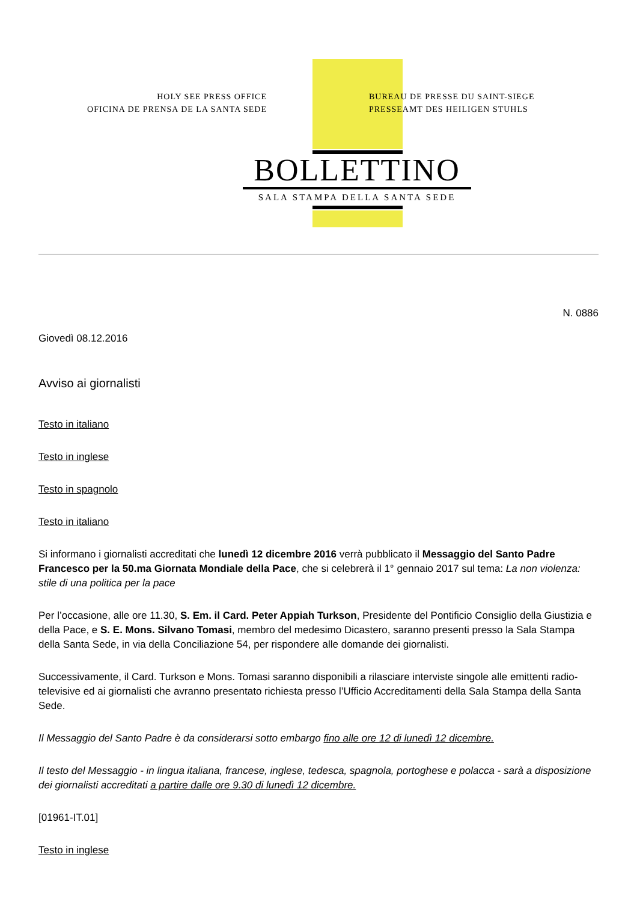HOLY SEE PRESS OFFICE
OFICINA DE PRENSA DE LA SANTA SEDE
BUREAU DE PRESSE DU SAINT-SIEGE
PRESSEAMT DES HEILIGEN STUHLS
BOLLETTINO
SALA STAMPA DELLA SANTA SEDE
N. 0886
Giovedì 08.12.2016
Avviso ai giornalisti
Testo in italiano
Testo in inglese
Testo in spagnolo
Testo in italiano
Si informano i giornalisti accreditati che lunedì 12 dicembre 2016 verrà pubblicato il Messaggio del Santo Padre Francesco per la 50.ma Giornata Mondiale della Pace, che si celebrerà il 1° gennaio 2017 sul tema: La non violenza: stile di una politica per la pace
Per l’occasione, alle ore 11.30, S. Em. il Card. Peter Appiah Turkson, Presidente del Pontificio Consiglio della Giustizia e della Pace, e S. E. Mons. Silvano Tomasi, membro del medesimo Dicastero, saranno presenti presso la Sala Stampa della Santa Sede, in via della Conciliazione 54, per rispondere alle domande dei giornalisti.
Successivamente, il Card. Turkson e Mons. Tomasi saranno disponibili a rilasciare interviste singole alle emittenti radio-televisive ed ai giornalisti che avranno presentato richiesta presso l’Ufficio Accreditamenti della Sala Stampa della Santa Sede.
Il Messaggio del Santo Padre è da considerarsi sotto embargo fino alle ore 12 di lunedì 12 dicembre.
Il testo del Messaggio - in lingua italiana, francese, inglese, tedesca, spagnola, portoghese e polacca - sarà a disposizione dei giornalisti accreditati a partire dalle ore 9.30 di lunedì 12 dicembre.
[01961-IT.01]
Testo in inglese